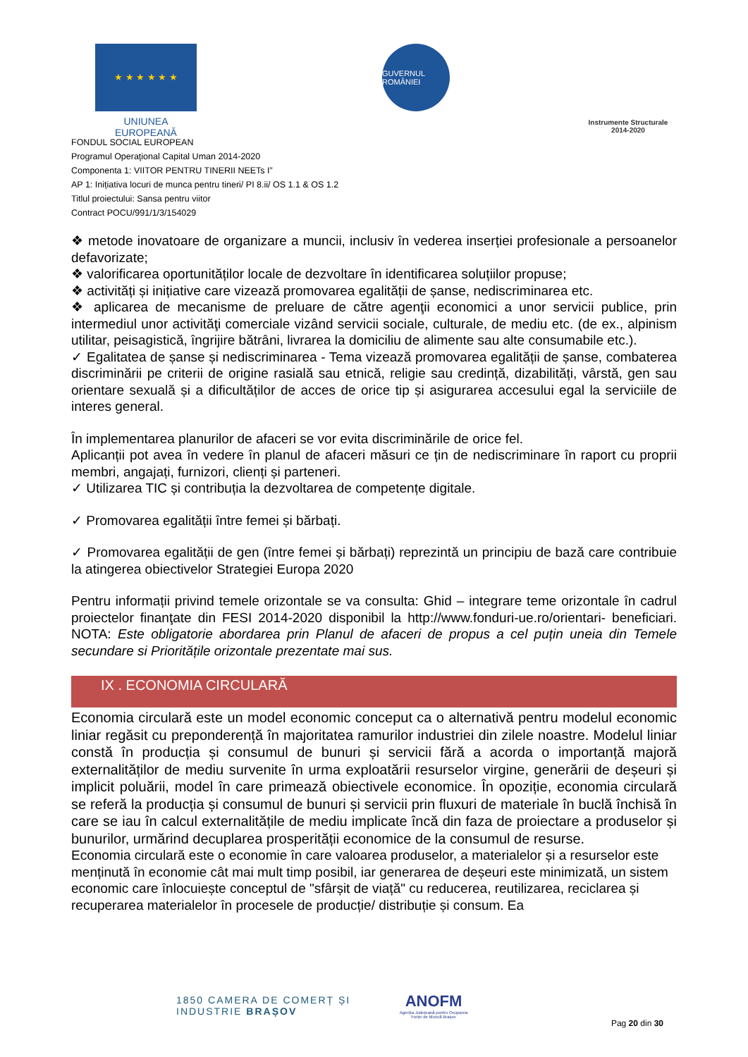★ ★ ★ ★ ★ ★
UNIUNEA EUROPEANĂ
GUVERNUL ROMÂNIEI
Instrumente Structurale
2014-2020
FONDUL SOCIAL EUROPEAN
Programul Operaţional Capital Uman 2014-2020
Componenta 1: VIITOR PENTRU TINERII NEETs I”
AP 1: Inițiativa locuri de munca pentru tineri/ PI 8.ii/ OS 1.1 & OS 1.2
Titlul proiectului: Sansa pentru viitor
Contract POCU/991/1/3/154029
❖ metode inovatoare de organizare a muncii, inclusiv în vederea inserției profesionale a persoanelor defavorizate;
❖ valorificarea oportunităților locale de dezvoltare în identificarea soluțiilor propuse;
❖ activități și inițiative care vizează promovarea egalității de șanse, nediscriminarea etc.
❖ aplicarea de mecanisme de preluare de către agenţii economici a unor servicii publice, prin intermediul unor activităţi comerciale vizând servicii sociale, culturale, de mediu etc. (de ex., alpinism utilitar, peisagistică, îngrijire bătrâni, livrarea la domiciliu de alimente sau alte consumabile etc.).
✓ Egalitatea de șanse și nediscriminarea - Tema vizează promovarea egalității de șanse, combaterea discriminării pe criterii de origine rasială sau etnică, religie sau credință, dizabilități, vârstă, gen sau orientare sexuală și a dificultăților de acces de orice tip și asigurarea accesului egal la serviciile de interes general.
În implementarea planurilor de afaceri se vor evita discriminările de orice fel.
Aplicanții pot avea în vedere în planul de afaceri măsuri ce țin de nediscriminare în raport cu proprii membri, angajați, furnizori, clienți și parteneri.
✓ Utilizarea TIC și contribuția la dezvoltarea de competențe digitale.
✓ Promovarea egalității între femei și bărbați.
✓ Promovarea egalității de gen (între femei și bărbați) reprezintă un principiu de bază care contribuie la atingerea obiectivelor Strategiei Europa 2020
Pentru informații privind temele orizontale se va consulta: Ghid – integrare teme orizontale în cadrul proiectelor finanţate din FESI 2014-2020 disponibil la http://www.fonduri-ue.ro/orientari- beneficiari. NOTA: Este obligatorie abordarea prin Planul de afaceri de propus a cel puțin uneia din Temele secundare si Prioritățile orizontale prezentate mai sus.
IX . ECONOMIA CIRCULARĂ
Economia circulară este un model economic conceput ca o alternativă pentru modelul economic liniar regăsit cu preponderență în majoritatea ramurilor industriei din zilele noastre. Modelul liniar constă în producția și consumul de bunuri și servicii fără a acorda o importanță majoră externalităților de mediu survenite în urma exploatării resurselor virgine, generării de deșeuri și implicit poluării, model în care primează obiectivele economice. În opoziție, economia circulară se referă la producția și consumul de bunuri și servicii prin fluxuri de materiale în buclă închisă în care se iau în calcul externalitățile de mediu implicate încă din faza de proiectare a produselor și bunurilor, urmărind decuplarea prosperității economice de la consumul de resurse.
Economia circulară este o economie în care valoarea produselor, a materialelor și a resurselor este menținută în economie cât mai mult timp posibil, iar generarea de deșeuri este minimizată, un sistem economic care înlocuiește conceptul de "sfârșit de viață" cu reducerea, reutilizarea, reciclarea și recuperarea materialelor în procesele de producție/ distribuție și consum. Ea
1850 CAMERA DE COMERȚ ȘI INDUSTRIE BRAȘOV
ANOFM
Agenția Județeană pentru Ocuparea Forței de Muncă Brașov
Pag 20 din 30